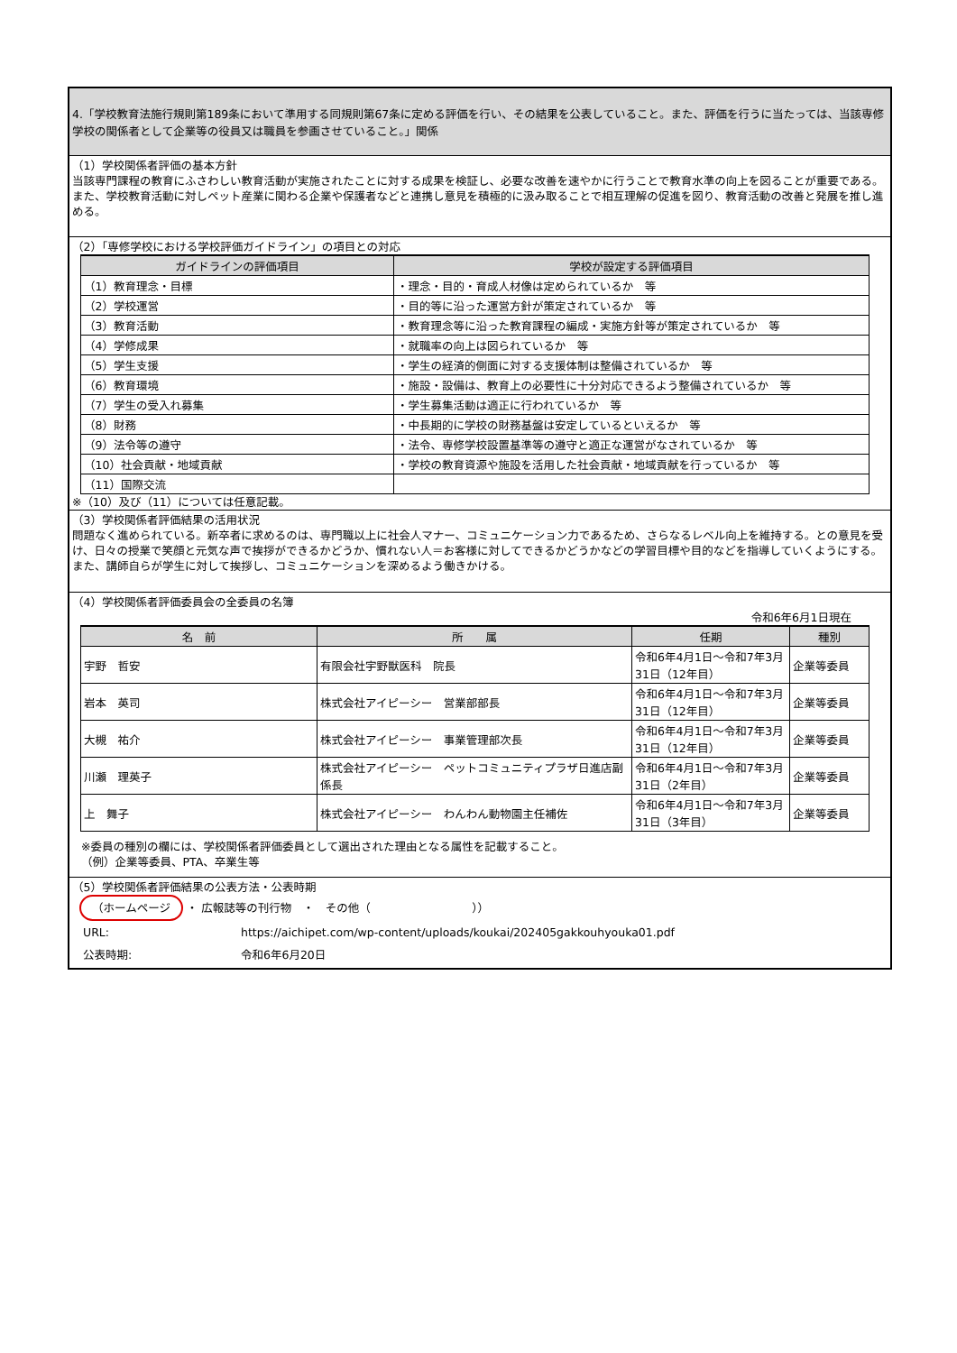4.「学校教育法施行規則第189条において準用する同規則第67条に定める評価を行い、その結果を公表していること。また、評価を行うに当たっては、当該専修学校の関係者として企業等の役員又は職員を参画させていること。」関係
（1）学校関係者評価の基本方針
当該専門課程の教育にふさわしい教育活動が実施されたことに対する成果を検証し、必要な改善を速やかに行うことで教育水準の向上を図ることが重要である。また、学校教育活動に対しペット産業に関わる企業や保護者などと連携し意見を積極的に汲み取ることで相互理解の促進を図り、教育活動の改善と発展を推し進める。
（2）「専修学校における学校評価ガイドライン」の項目との対応
| ガイドラインの評価項目 | 学校が設定する評価項目 |
| --- | --- |
| （1）教育理念・目標 | ・理念・目的・育成人材像は定められているか 等 |
| （2）学校運営 | ・目的等に沿った運営方針が策定されているか 等 |
| （3）教育活動 | ・教育理念等に沿った教育課程の編成・実施方針等が策定されているか 等 |
| （4）学修成果 | ・就職率の向上は図られているか 等 |
| （5）学生支援 | ・学生の経済的側面に対する支援体制は整備されているか 等 |
| （6）教育環境 | ・施設・設備は、教育上の必要性に十分対応できるよう整備されているか 等 |
| （7）学生の受入れ募集 | ・学生募集活動は適正に行われているか 等 |
| （8）財務 | ・中長期的に学校の財務基盤は安定しているといえるか 等 |
| （9）法令等の遵守 | ・法令、専修学校設置基準等の遵守と適正な運営がなされているか 等 |
| （10）社会貢献・地域貢献 | ・学校の教育資源や施設を活用した社会貢献・地域貢献を行っているか 等 |
| （11）国際交流 | |
※（10）及び（11）については任意記載。
（3）学校関係者評価結果の活用状況
問題なく進められている。新卒者に求めるのは、専門職以上に社会人マナー、コミュニケーション力であるため、さらなるレベル向上を維持する。との意見を受け、日々の授業で笑顔と元気な声で挨拶ができるかどうか、慣れない人＝お客様に対してできるかどうかなどの学習目標や目的などを指導していくようにする。また、講師自らが学生に対して挨拶し、コミュニケーションを深めるよう働きかける。
（4）学校関係者評価委員会の全委員の名簿
令和6年6月1日現在
| 名 前 | 所 属 | 任期 | 種別 |
| --- | --- | --- | --- |
| 宇野 哲安 | 有限会社宇野獣医科 院長 | 令和6年4月1日～令和7年3月31日（12年目） | 企業等委員 |
| 岩本 英司 | 株式会社アイピーシー 営業部部長 | 令和6年4月1日～令和7年3月31日（12年目） | 企業等委員 |
| 大槻 祐介 | 株式会社アイピーシー 事業管理部次長 | 令和6年4月1日～令和7年3月31日（12年目） | 企業等委員 |
| 川瀬 理英子 | 株式会社アイピーシー ペットコミュニティプラザ日進店副係長 | 令和6年4月1日～令和7年3月31日（2年目） | 企業等委員 |
| 上 舞子 | 株式会社アイピーシー わんわん動物園主任補佐 | 令和6年4月1日～令和7年3月31日（3年目） | 企業等委員 |
※委員の種別の欄には、学校関係者評価委員として選出された理由となる属性を記載すること。
（例）企業等委員、PTA、卒業生等
（5）学校関係者評価結果の公表方法・公表時期
（ホームページ ・ 広報誌等の刊行物　・　その他（　　　　　　　　　））
URL: https://aichipet.com/wp-content/uploads/koukai/202405gakkouhyouka01.pdf
公表時期: 令和6年6月20日